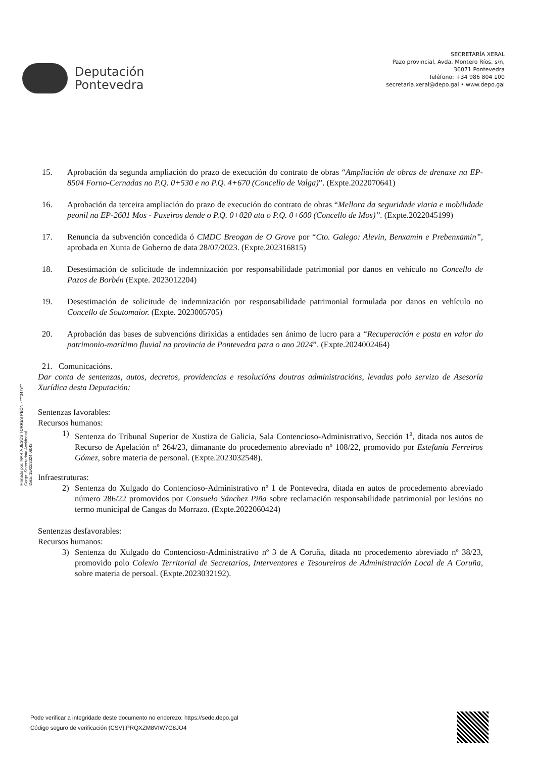Deputación
Pontevedra
SECRETARÍA XERAL
Pazo provincial, Avda. Montero Ríos, s/n,
36071 Pontevedra
Teléfono: +34 986 804 100
secretaria.xeral@depo.gal • www.depo.gal
15. Aprobación da segunda ampliación do prazo de execución do contrato de obras “Ampliación de obras de drenaxe na EP-8504 Forno-Cernadas no P.Q. 0+530 e no P.Q. 4+670 (Concello de Valga)”. (Expte.2022070641)
16. Aprobación da terceira ampliación do prazo de execución do contrato de obras “Mellora da seguridade viaria e mobilidade peonil na EP-2601 Mos - Puxeiros dende o P.Q. 0+020 ata o P.Q. 0+600 (Concello de Mos)”. (Expte.2022045199)
17. Renuncia da subvención concedida ó CMDC Breogan de O Grove por “Cto. Galego: Alevin, Benxamin e Prebenxamin”, aprobada en Xunta de Goberno de data 28/07/2023. (Expte.202316815)
18. Desestimación de solicitude de indemnización por responsabilidade patrimonial por danos en vehículo no Concello de Pazos de Borbén (Expte. 2023012204)
19. Desestimación de solicitude de indemnización por responsabilidade patrimonial formulada por danos en vehículo no Concello de Soutomaior. (Expte. 2023005705)
20. Aprobación das bases de subvencións dirixidas a entidades sen ánimo de lucro para a “Recuperación e posta en valor do patrimonio-marítimo fluvial na provincia de Pontevedra para o ano 2024”. (Expte.2024002464)
21. Comunicacións.
Dar conta de sentenzas, autos, decretos, providencias e resolucións doutras administracións, levadas polo servizo de Asesoría Xurídica desta Deputación:
Sentenzas favorables:
Recursos humanos:
1) Sentenza do Tribunal Superior de Xustiza de Galicia, Sala Contencioso-Administrativo, Sección 1<sup>a</sup>, ditada nos autos de Recurso de Apelación nº 264/23, dimanante do procedemento abreviado nº 108/22, promovido por Estefanía Ferreiros Gómez, sobre materia de personal. (Expte.2023032548).
Infraestruturas:
2) Sentenza do Xulgado do Contencioso-Administrativo nº 1 de Pontevedra, ditada en autos de procedemento abreviado número 286/22 promovidos por Consuelo Sánchez Piña sobre reclamación responsabilidade patrimonial por lesións no termo municipal de Cangas do Morrazo. (Expte.2022060424)
Sentenzas desfavorables:
Recursos humanos:
3) Sentenza do Xulgado do Contencioso-Administrativo nº 3 de A Coruña, ditada no procedemento abreviado nº 38/23, promovido polo Colexio Territorial de Secretarios, Interventores e Tesoureiros de Administración Local de A Coruña, sobre materia de persoal. (Expte.2023032192).
Firmado por: MARÍA JESÚS TORRES PEÓN - ***0479**
Cargo: Secretario/a Accidental
Data: 15/02/2024 08:42
Pode verificar a integridade deste documento no enderezo: https://sede.depo.gal
Código seguro de verificación (CSV):PRQXZM8VIW7G8JO4